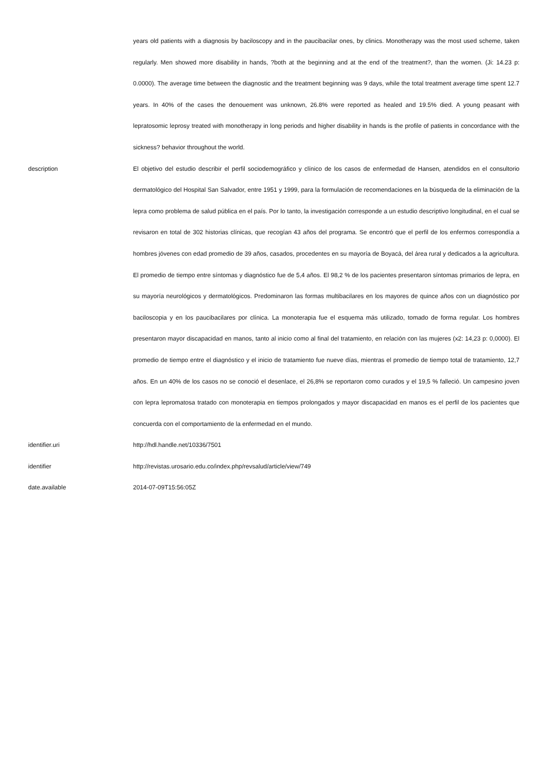| | years old patients with a diagnosis by baciloscopy and in the paucibacilar ones, by clinics. Monotherapy was the most used scheme, taken regularly. Men showed more disability in hands, ?both at the beginning and at the end of the treatment?, than the women. (Ji: 14.23 p: 0.0000). The average time between the diagnostic and the treatment beginning was 9 days, while the total treatment average time spent 12.7 years. In 40% of the cases the denouement was unknown, 26.8% were reported as healed and 19.5% died. A young peasant with lepratosomic leprosy treated with monotherapy in long periods and higher disability in hands is the profile of patients in concordance with the sickness? behavior throughout the world. |
| description | El objetivo del estudio describir el perfil sociodemográfico y clínico de los casos de enfermedad de Hansen, atendidos en el consultorio dermatológico del Hospital San Salvador, entre 1951 y 1999, para la formulación de recomendaciones en la búsqueda de la eliminación de la lepra como problema de salud pública en el país. Por lo tanto, la investigación corresponde a un estudio descriptivo longitudinal, en el cual se revisaron en total de 302 historias clínicas, que recogían 43 años del programa. Se encontró que el perfil de los enfermos correspondía a hombres jóvenes con edad promedio de 39 años, casados, procedentes en su mayoría de Boyacá, del área rural y dedicados a la agricultura. El promedio de tiempo entre síntomas y diagnóstico fue de 5,4 años. El 98,2 % de los pacientes presentaron síntomas primarios de lepra, en su mayoría neurológicos y dermatológicos. Predominaron las formas multibacilares en los mayores de quince años con un diagnóstico por baciloscopia y en los paucibacilares por clínica. La monoterapia fue el esquema más utilizado, tomado de forma regular. Los hombres presentaron mayor discapacidad en manos, tanto al inicio como al final del tratamiento, en relación con las mujeres (x2: 14,23 p: 0,0000). El promedio de tiempo entre el diagnóstico y el inicio de tratamiento fue nueve días, mientras el promedio de tiempo total de tratamiento, 12,7 años. En un 40% de los casos no se conoció el desenlace, el 26,8% se reportaron como curados y el 19,5 % falleció. Un campesino joven con lepra lepromatosa tratado con monoterapia en tiempos prolongados y mayor discapacidad en manos es el perfil de los pacientes que concuerda con el comportamiento de la enfermedad en el mundo. |
| identifier.uri | http://hdl.handle.net/10336/7501 |
| identifier | http://revistas.urosario.edu.co/index.php/revsalud/article/view/749 |
| date.available | 2014-07-09T15:56:05Z |